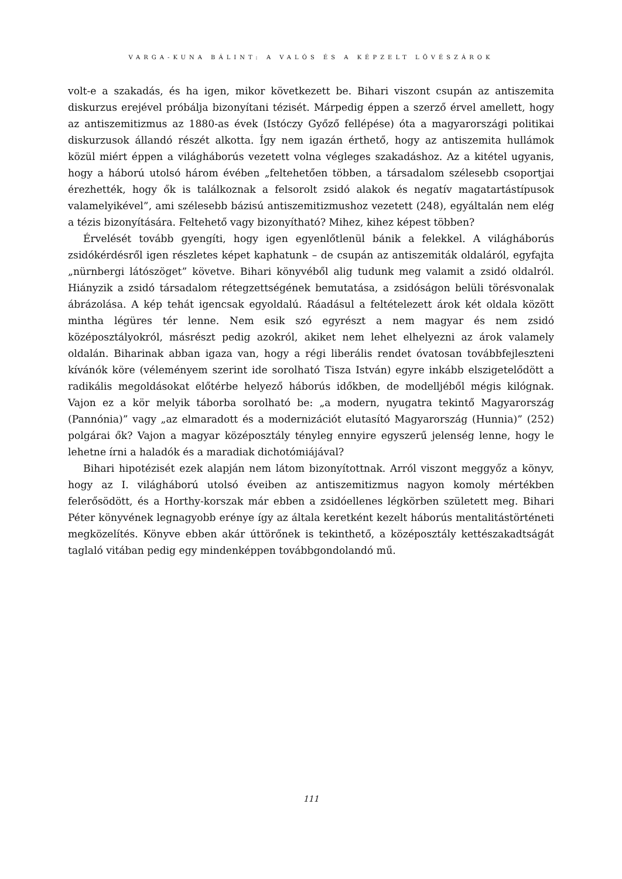VARGA-KUNA BÁLINT: A VALÓS ÉS A KÉPZELT LÖVÉSZÁROK
volt-e a szakadás, és ha igen, mikor következett be. Bihari viszont csupán az antiszemita diskurzus erejével próbálja bizonyítani tézisét. Márpedig éppen a szerző érvel amellett, hogy az antiszemitizmus az 1880-as évek (Istóczy Győző fellépése) óta a magyarországi politikai diskurzusok állandó részét alkotta. Így nem igazán érthető, hogy az antiszemita hullámok közül miért éppen a világháborús vezetett volna végleges szakadáshoz. Az a kitétel ugyanis, hogy a háború utolsó három évében „feltehetően többen, a társadalom szélesebb csoportjai érezhették, hogy ők is találkoznak a felsorolt zsidó alakok és negatív magatartástípusok valamelyikével”, ami szélesebb bázisú antiszemitizmushoz vezetett (248), egyáltalán nem elég a tézis bizonyítására. Feltehető vagy bizonyítható? Mihez, kihez képest többen?
Érvelését tovább gyengíti, hogy igen egyenlőtlenül bánik a felekkel. A világháborús zsidókérdésről igen részletes képet kaphatunk – de csupán az antiszemiták oldaláról, egyfajta „nürnbergi látószöget” követve. Bihari könyvéből alig tudunk meg valamit a zsidó oldalról. Hiányzik a zsidó társadalom rétegzettségének bemutatása, a zsidóságon belüli törésvonalak ábrázolása. A kép tehát igencsak egyoldalú. Ráadásul a feltételezett árok két oldala között mintha légüres tér lenne. Nem esik szó egyrészt a nem magyar és nem zsidó középosztályokról, másrészt pedig azokról, akiket nem lehet elhelyezni az árok valamely oldalán. Biharinak abban igaza van, hogy a régi liberális rendet óvatosan továbbfejleszteni kívánók köre (véleményem szerint ide sorolható Tisza István) egyre inkább elszigetelődött a radikális megoldásokat előtérbe helyező háborús időkben, de modelljéből mégis kilógnak. Vajon ez a kör melyik táborba sorolható be: „a modern, nyugatra tekintő Magyarország (Pannónia)” vagy „az elmaradott és a modernizációt elutasító Magyarország (Hunnia)” (252) polgárai ők? Vajon a magyar középosztály tényleg ennyire egyszerű jelenség lenne, hogy le lehetne írni a haladók és a maradiak dichotómiájával?
Bihari hipotézisét ezek alapján nem látom bizonyítottnak. Arról viszont meggyőz a könyv, hogy az I. világháború utolsó éveiben az antiszemitizmus nagyon komoly mértékben felerősödött, és a Horthy-korszak már ebben a zsidóellenes légkörben született meg. Bihari Péter könyvének legnagyobb erénye így az általa keretként kezelt háborús mentalitástörténeti megközelítés. Könyve ebben akár úttörőnek is tekinthető, a középosztály kettészakadtságát taglaló vitában pedig egy mindenképpen továbbgondolandó mű.
111